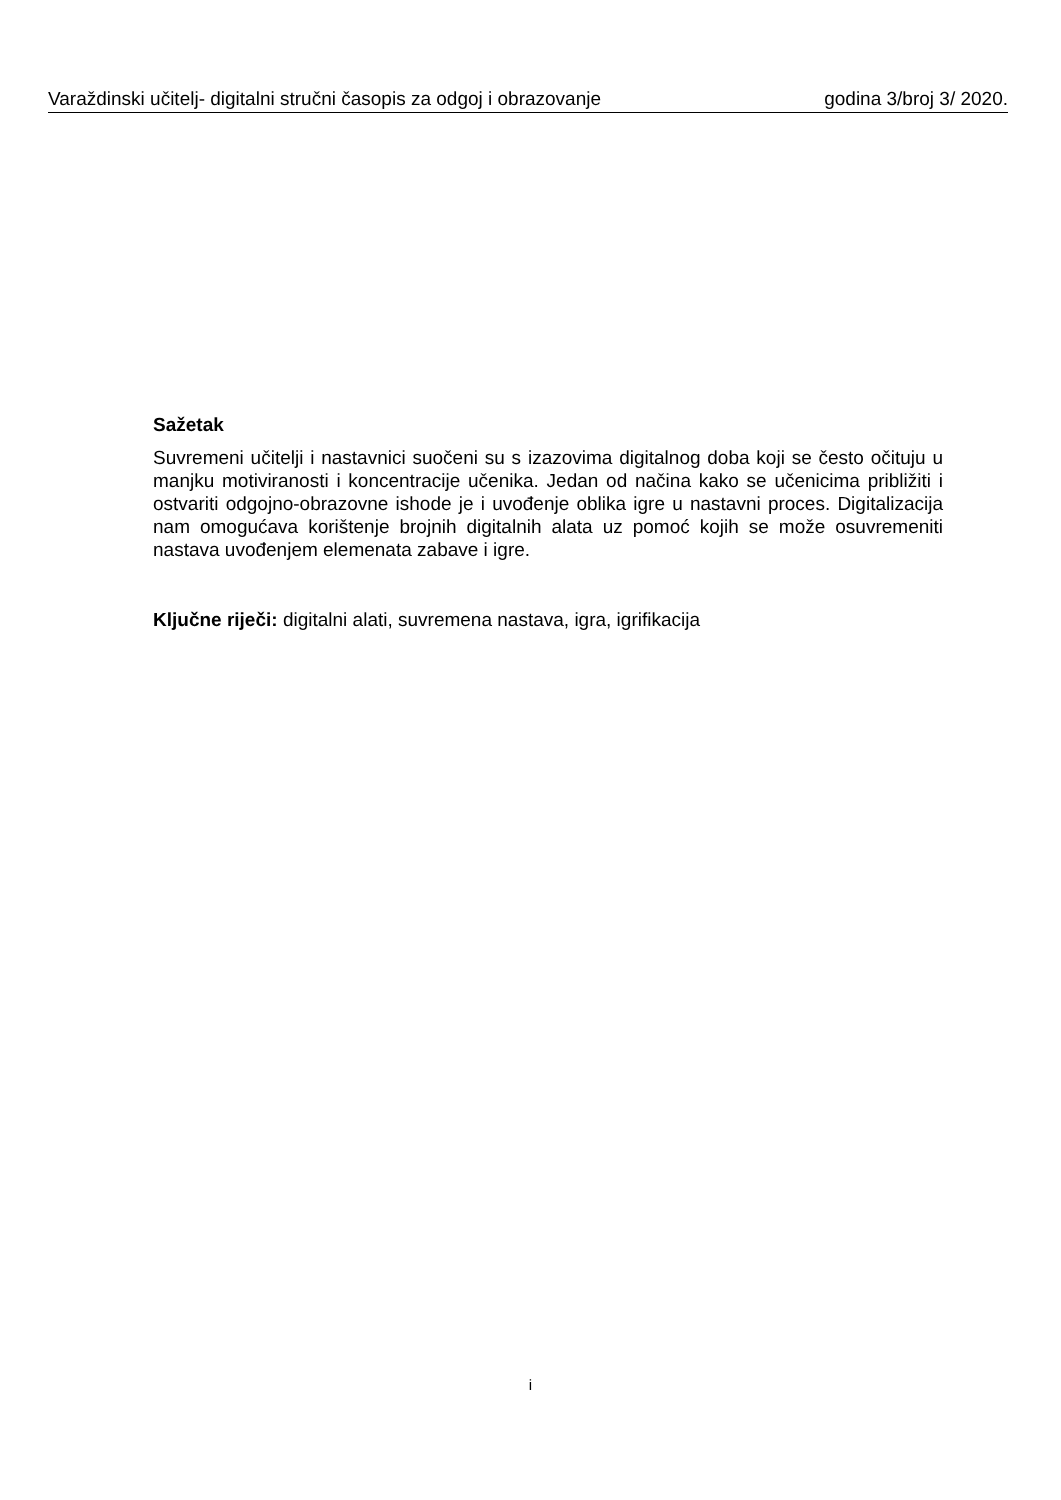Varaždinski učitelj- digitalni stručni časopis za odgoj i obrazovanje godina 3/broj 3/ 2020.
Sažetak
Suvremeni učitelji i nastavnici suočeni su s izazovima digitalnog doba koji se često očituju u manjku motiviranosti i koncentracije učenika. Jedan od načina kako se učenicima približiti i ostvariti odgojno-obrazovne ishode je i uvođenje oblika igre u nastavni proces. Digitalizacija nam omogućava korištenje brojnih digitalnih alata uz pomoć kojih se može osuvremeniti nastava uvođenjem elemenata zabave i igre.
Ključne riječi: digitalni alati, suvremena nastava, igra, igrifikacija
i